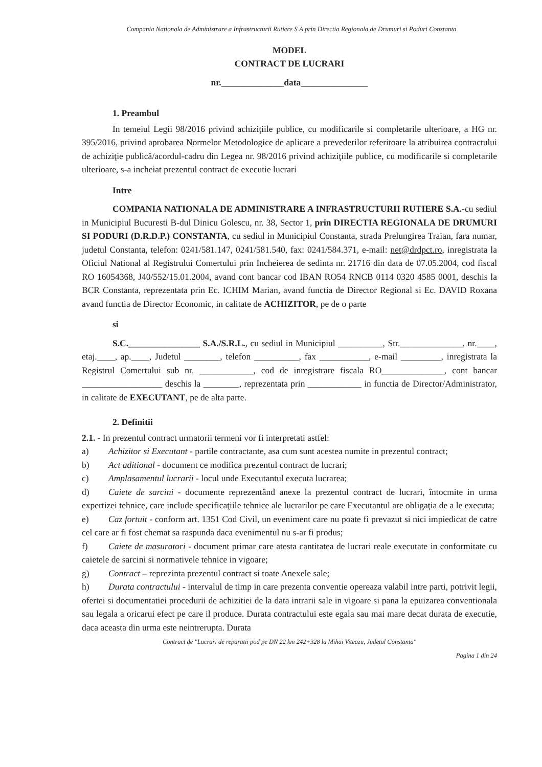Compania Nationala de Administrare a Infrastructurii Rutiere S.A prin Directia Regionala de Drumuri si Poduri Constanta
MODEL
CONTRACT DE LUCRARI
nr.______________data_______________
1. Preambul
In temeiul Legii 98/2016 privind achiziţiile publice, cu modificarile si completarile ulterioare, a HG nr. 395/2016, privind aprobarea Normelor Metodologice de aplicare a prevederilor referitoare la atribuirea contractului de achiziţie publică/acordul-cadru din Legea nr. 98/2016 privind achiziţiile publice, cu modificarile si completarile ulterioare, s-a incheiat prezentul contract de executie lucrari
Intre
COMPANIA NATIONALA DE ADMINISTRARE A INFRASTRUCTURII RUTIERE S.A.-cu sediul in Municipiul Bucuresti B-dul Dinicu Golescu, nr. 38, Sector 1, prin DIRECTIA REGIONALA DE DRUMURI SI PODURI (D.R.D.P.) CONSTANTA, cu sediul in Municipiul Constanta, strada Prelungirea Traian, fara numar, judetul Constanta, telefon: 0241/581.147, 0241/581.540, fax: 0241/584.371, e-mail: net@drdpct.ro, inregistrata la Oficiul National al Registrului Comertului prin Incheierea de sedinta nr. 21716 din data de 07.05.2004, cod fiscal RO 16054368, J40/552/15.01.2004, avand cont bancar cod IBAN RO54 RNCB 0114 0320 4585 0001, deschis la BCR Constanta, reprezentata prin Ec. ICHIM Marian, avand functia de Director Regional si Ec. DAVID Roxana avand functia de Director Economic, in calitate de ACHIZITOR, pe de o parte
si
S.C.________________ S.A./S.R.L., cu sediul in Municipiul __________, Str.______________, nr.____, etaj.____, ap.____, Judetul ________, telefon __________, fax ___________, e-mail _________, inregistrata la Registrul Comertului sub nr. ____________, cod de inregistrare fiscala RO______________, cont bancar __________________ deschis la ________, reprezentata prin ____________ in functia de Director/Administrator, in calitate de EXECUTANT, pe de alta parte.
2. Definitii
2.1. - In prezentul contract urmatorii termeni vor fi interpretati astfel:
a) Achizitor si Executant - partile contractante, asa cum sunt acestea numite in prezentul contract;
b) Act aditional - document ce modifica prezentul contract de lucrari;
c) Amplasamentul lucrarii - locul unde Executantul executa lucrarea;
d) Caiete de sarcini - documente reprezentând anexe la prezentul contract de lucrari, întocmite in urma expertizei tehnice, care include specificaţiile tehnice ale lucrarilor pe care Executantul are obligaţia de a le executa;
e) Caz fortuit - conform art. 1351 Cod Civil, un eveniment care nu poate fi prevazut si nici impiedicat de catre cel care ar fi fost chemat sa raspunda daca evenimentul nu s-ar fi produs;
f) Caiete de masuratori - document primar care atesta cantitatea de lucrari reale executate in conformitate cu caietele de sarcini si normativele tehnice in vigoare;
g) Contract – reprezinta prezentul contract si toate Anexele sale;
h) Durata contractului - intervalul de timp in care prezenta conventie opereaza valabil intre parti, potrivit legii, ofertei si documentatiei procedurii de achizitiei de la data intrarii sale in vigoare si pana la epuizarea conventionala sau legala a oricarui efect pe care il produce. Durata contractului este egala sau mai mare decat durata de executie, daca aceasta din urma este neintrerupta. Durata
Contract de "Lucrari de reparatii pod pe DN 22 km 242+328 la Mihai Viteazu, Judetul Constanta"
Pagina 1 din 24